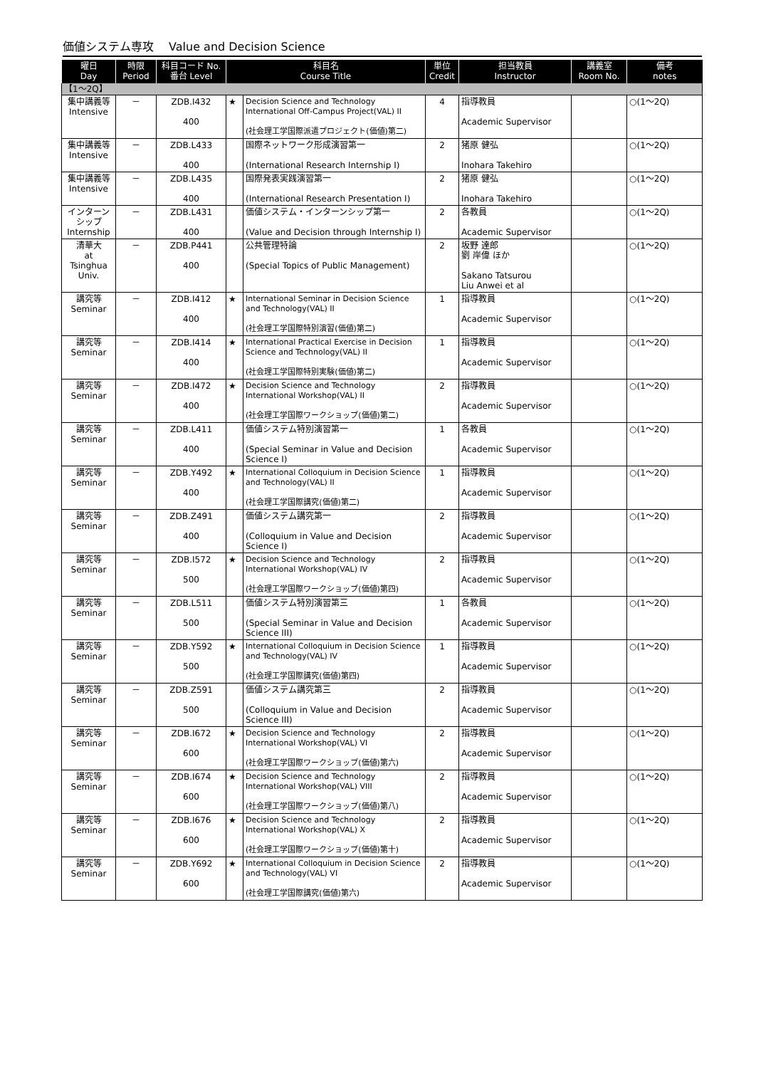価値システム専攻　 Value and Decision Science
| 曜日 Day | 時限 Period | 科目コード No. 番台 Level | 科目名 Course Title | | 単位 Credit | 担当教員 Instructor | 講義室 Room No. | 備考 notes |
| --- | --- | --- | --- | --- | --- | --- | --- | --- |
| 【1～2Q】 | | | | | | | | |
| 集中講義等 Intensive | － | ZDB.I432 400 | ★ | Decision Science and Technology International Off-Campus Project(VAL) II (社会理工学国際派遣プロジェクト(価値)第二) | 4 | 指導教員 Academic Supervisor | | ○(1～2Q) |
| 集中講義等 Intensive | － | ZDB.L433 400 | | 国際ネットワーク形成演習第一 (International Research Internship I) | 2 | 猪原 健弘 Inohara Takehiro | | ○(1～2Q) |
| 集中講義等 Intensive | － | ZDB.L435 400 | | 国際発表実践演習第一 (International Research Presentation I) | 2 | 猪原 健弘 Inohara Takehiro | | ○(1～2Q) |
| インターンシップ Internship | － | ZDB.L431 400 | | 価値システム・インターンシップ第一 (Value and Decision through Internship I) | 2 | 各教員 Academic Supervisor | | ○(1～2Q) |
| 清華大 at Tsinghua Univ. | － | ZDB.P441 400 | | 公共管理特論 (Special Topics of Public Management) | 2 | 坂野 達郎 劉 岸偉 ほか Sakano Tatsurou Liu Anwei et al | | ○(1～2Q) |
| 講究等 Seminar | － | ZDB.I412 400 | ★ | International Seminar in Decision Science and Technology(VAL) II (社会理工学国際特別演習(価値)第二) | 1 | 指導教員 Academic Supervisor | | ○(1～2Q) |
| 講究等 Seminar | － | ZDB.I414 400 | ★ | International Practical Exercise in Decision Science and Technology(VAL) II (社会理工学国際特別実験(価値)第二) | 1 | 指導教員 Academic Supervisor | | ○(1～2Q) |
| 講究等 Seminar | － | ZDB.I472 400 | ★ | Decision Science and Technology International Workshop(VAL) II (社会理工学国際ワークショップ(価値)第二) | 2 | 指導教員 Academic Supervisor | | ○(1～2Q) |
| 講究等 Seminar | － | ZDB.L411 400 | | 価値システム特別演習第一 (Special Seminar in Value and Decision Science I) | 1 | 各教員 Academic Supervisor | | ○(1～2Q) |
| 講究等 Seminar | － | ZDB.Y492 400 | ★ | International Colloquium in Decision Science and Technology(VAL) II (社会理工学国際講究(価値)第二) | 1 | 指導教員 Academic Supervisor | | ○(1～2Q) |
| 講究等 Seminar | － | ZDB.Z491 400 | | 価値システム講究第一 (Colloquium in Value and Decision Science I) | 2 | 指導教員 Academic Supervisor | | ○(1～2Q) |
| 講究等 Seminar | － | ZDB.I572 500 | ★ | Decision Science and Technology International Workshop(VAL) IV (社会理工学国際ワークショップ(価値)第四) | 2 | 指導教員 Academic Supervisor | | ○(1～2Q) |
| 講究等 Seminar | － | ZDB.L511 500 | | 価値システム特別演習第三 (Special Seminar in Value and Decision Science III) | 1 | 各教員 Academic Supervisor | | ○(1～2Q) |
| 講究等 Seminar | － | ZDB.Y592 500 | ★ | International Colloquium in Decision Science and Technology(VAL) IV (社会理工学国際講究(価値)第四) | 1 | 指導教員 Academic Supervisor | | ○(1～2Q) |
| 講究等 Seminar | － | ZDB.Z591 500 | | 価値システム講究第三 (Colloquium in Value and Decision Science III) | 2 | 指導教員 Academic Supervisor | | ○(1～2Q) |
| 講究等 Seminar | － | ZDB.I672 600 | ★ | Decision Science and Technology International Workshop(VAL) VI (社会理工学国際ワークショップ(価値)第六) | 2 | 指導教員 Academic Supervisor | | ○(1～2Q) |
| 講究等 Seminar | － | ZDB.I674 600 | ★ | Decision Science and Technology International Workshop(VAL) VIII (社会理工学国際ワークショップ(価値)第八) | 2 | 指導教員 Academic Supervisor | | ○(1～2Q) |
| 講究等 Seminar | － | ZDB.I676 600 | ★ | Decision Science and Technology International Workshop(VAL) X (社会理工学国際ワークショップ(価値)第十) | 2 | 指導教員 Academic Supervisor | | ○(1～2Q) |
| 講究等 Seminar | － | ZDB.Y692 600 | ★ | International Colloquium in Decision Science and Technology(VAL) VI (社会理工学国際講究(価値)第六) | 2 | 指導教員 Academic Supervisor | | ○(1～2Q) |